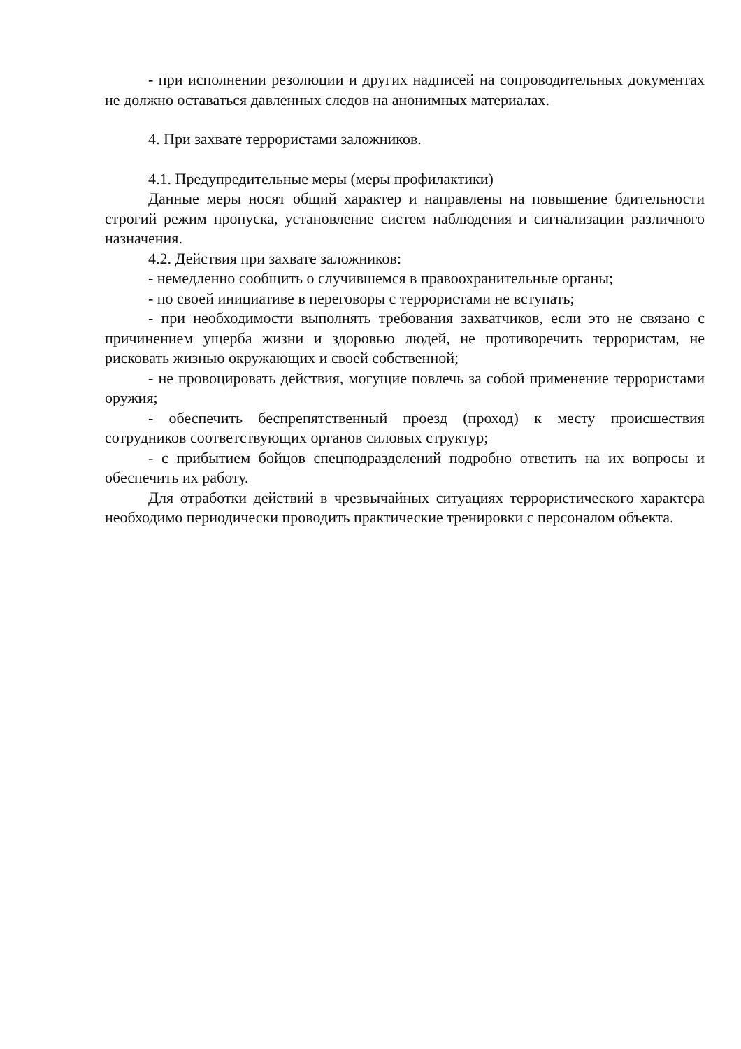- при исполнении резолюции и других надписей на сопроводительных документах не должно оставаться давленных следов на анонимных материалах.
4. При захвате террористами заложников.
4.1. Предупредительные меры (меры профилактики)
Данные меры носят общий характер и направлены на повышение бдительности строгий режим пропуска, установление систем наблюдения и сигнализации различного назначения.
4.2. Действия при захвате заложников:
- немедленно сообщить о случившемся в правоохранительные органы;
- по своей инициативе в переговоры с террористами не вступать;
- при необходимости выполнять требования захватчиков, если это не связано с причинением ущерба жизни и здоровью людей, не противоречить террористам, не рисковать жизнью окружающих и своей собственной;
- не провоцировать действия, могущие повлечь за собой применение террористами оружия;
- обеспечить беспрепятственный проезд (проход) к месту происшествия сотрудников соответствующих органов силовых структур;
- с прибытием бойцов спецподразделений подробно ответить на их вопросы и обеспечить их работу.
Для отработки действий в чрезвычайных ситуациях террористического характера необходимо периодически проводить практические тренировки с персоналом объекта.